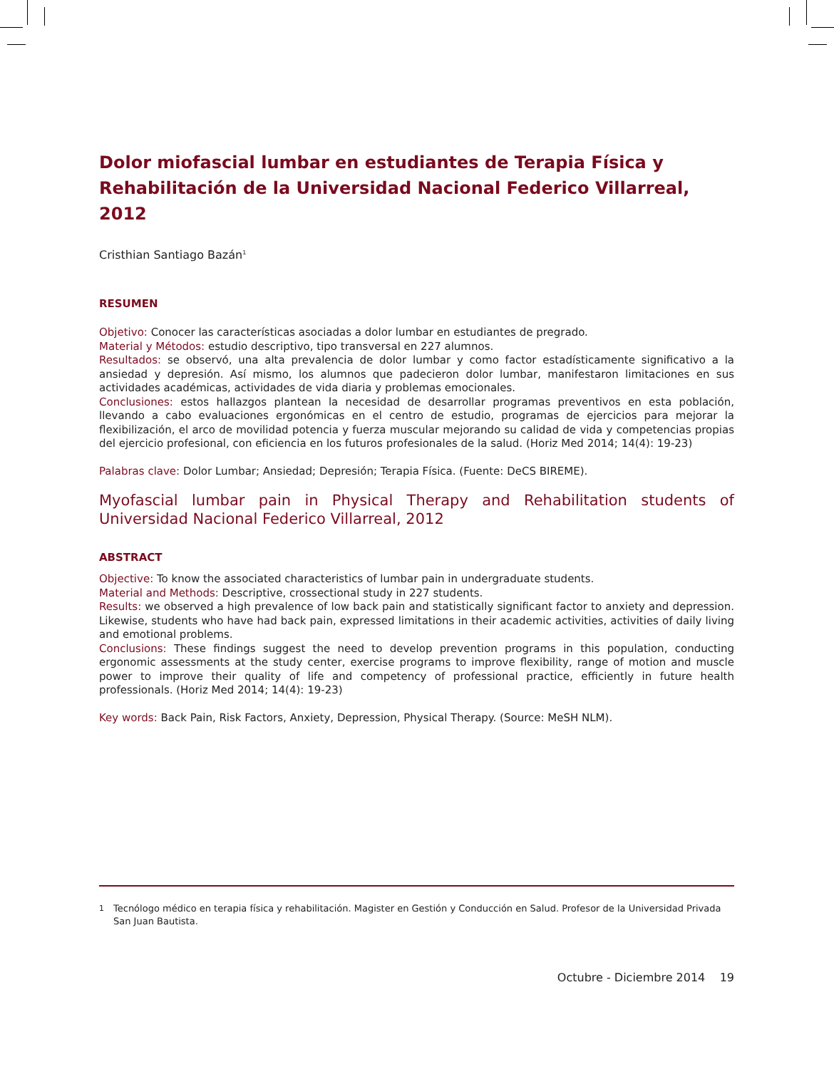Dolor miofascial lumbar en estudiantes de Terapia Física y Rehabilitación de la Universidad Nacional Federico Villarreal, 2012
Cristhian Santiago Bazán<sup>1</sup>
RESUMEN
Objetivo: Conocer las características asociadas a dolor lumbar en estudiantes de pregrado.
Material y Métodos: estudio descriptivo, tipo transversal en 227 alumnos.
Resultados: se observó, una alta prevalencia de dolor lumbar y como factor estadísticamente significativo a la ansiedad y depresión. Así mismo, los alumnos que padecieron dolor lumbar, manifestaron limitaciones en sus actividades académicas, actividades de vida diaria y problemas emocionales.
Conclusiones: estos hallazgos plantean la necesidad de desarrollar programas preventivos en esta población, llevando a cabo evaluaciones ergonómicas en el centro de estudio, programas de ejercicios para mejorar la flexibilización, el arco de movilidad potencia y fuerza muscular mejorando su calidad de vida y competencias propias del ejercicio profesional, con eficiencia en los futuros profesionales de la salud. (Horiz Med 2014; 14(4): 19-23)
Palabras clave: Dolor Lumbar; Ansiedad; Depresión; Terapia Física. (Fuente: DeCS BIREME).
Myofascial lumbar pain in Physical Therapy and Rehabilitation students of Universidad Nacional Federico Villarreal, 2012
ABSTRACT
Objective: To know the associated characteristics of lumbar pain in undergraduate students.
Material and Methods: Descriptive, crossectional study in 227 students.
Results: we observed a high prevalence of low back pain and statistically significant factor to anxiety and depression. Likewise, students who have had back pain, expressed limitations in their academic activities, activities of daily living and emotional problems.
Conclusions: These findings suggest the need to develop prevention programs in this population, conducting ergonomic assessments at the study center, exercise programs to improve flexibility, range of motion and muscle power to improve their quality of life and competency of professional practice, efficiently in future health professionals. (Horiz Med 2014; 14(4): 19-23)
Key words: Back Pain, Risk Factors, Anxiety, Depression, Physical Therapy. (Source: MeSH NLM).
<sup>1</sup> Tecnólogo médico en terapia física y rehabilitación. Magister en Gestión y Conducción en Salud. Profesor de la Universidad Privada San Juan Bautista.
Octubre - Diciembre 2014 19